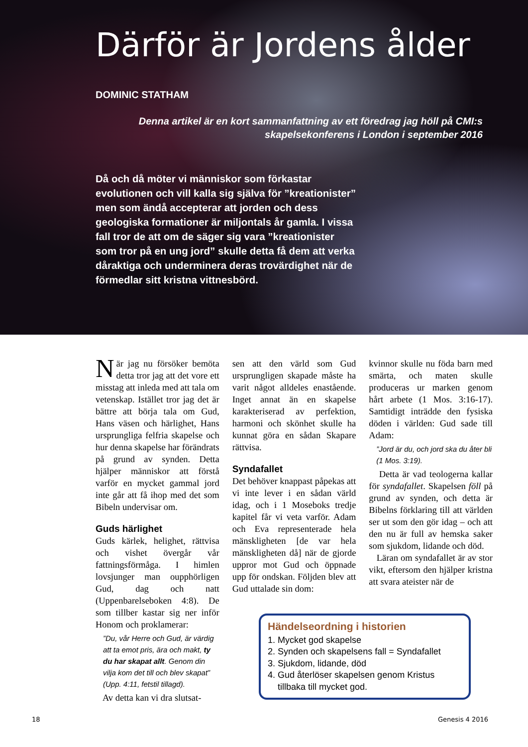Därför är Jordens ålder
DOMINIC STATHAM
Denna artikel är en kort sammanfattning av ett föredrag jag höll på CMI:s skapelsekonferens i London i september 2016
Då och då möter vi människor som förkastar evolutionen och vill kalla sig själva för ”kreationister” men som ändå accepterar att jorden och dess geologiska formationer är miljontals år gamla. I vissa fall tror de att om de säger sig vara ”kreationister som tror på en ung jord” skulle detta få dem att verka dåraktiga och underminera deras trovärdighet när de förmedlar sitt kristna vittnesbörd.
När jag nu försöker bemöta detta tror jag att det vore ett misstag att inleda med att tala om vetenskap. Istället tror jag det är bättre att börja tala om Gud, Hans väsen och härlighet, Hans ursprungliga felfria skapelse och hur denna skapelse har förändrats på grund av synden. Detta hjälper människor att förstå varför en mycket gammal jord inte går att få ihop med det som Bibeln undervisar om.
Guds härlighet
Guds kärlek, helighet, rättvisa och vishet övergår vår fattningsförmåga. I himlen lovsjunger man oupphörligen Gud, dag och natt (Uppenbarelseboken 4:8). De som tillber kastar sig ner inför Honom och proklamerar:
”Du, vår Herre och Gud, är värdig att ta emot pris, ära och makt, ty du har skapat allt. Genom din vilja kom det till och blev skapat” (Upp. 4:11, fetstil tillagd).
Av detta kan vi dra slutsat-
sen att den värld som Gud ursprungligen skapade måste ha varit något alldeles enastående. Inget annat än en skapelse karakteriserad av perfektion, harmoni och skönhet skulle ha kunnat göra en sådan Skapare rättvisa.
Syndafallet
Det behöver knappast påpekas att vi inte lever i en sådan värld idag, och i 1 Moseboks tredje kapitel får vi veta varför. Adam och Eva representerade hela mänskligheten [de var hela mänskligheten då] när de gjorde uppror mot Gud och öppnade upp för ondskan. Följden blev att Gud uttalade sin dom:
kvinnor skulle nu föda barn med smärta, och maten skulle produceras ur marken genom hårt arbete (1 Mos. 3:16-17). Samtidigt inträdde den fysiska döden i världen: Gud sade till Adam:
”Jord är du, och jord ska du åter bli (1 Mos. 3:19).
Detta är vad teologerna kallar för syndafallet. Skapelsen föll på grund av synden, och detta är Bibelns förklaring till att världen ser ut som den gör idag – och att den nu är full av hemska saker som sjukdom, lidande och död.
Läran om syndafallet är av stor vikt, eftersom den hjälper kristna att svara ateister när de
Händelseordning i historien
1. Mycket god skapelse
2. Synden och skapelsens fall = Syndafallet
3. Sjukdom, lidande, död
4. Gud återlöser skapelsen genom Kristus
tillbaka till mycket god.
18 Genesis 4 2016